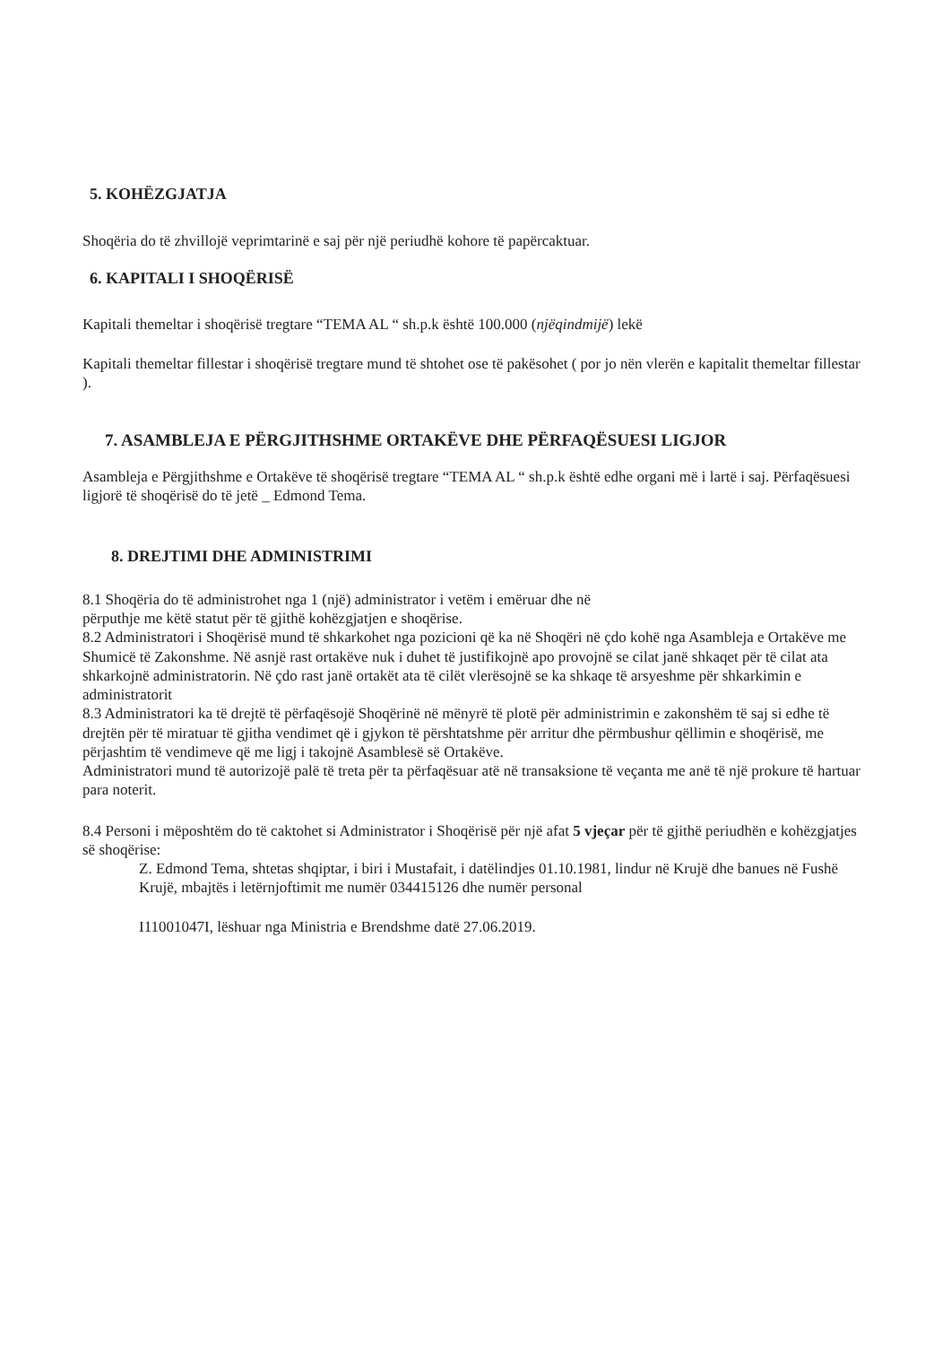5. KOHËZGJATJA
Shoqëria do të zhvillojë veprimtarinë e saj për një periudhë kohore të papërcaktuar.
6. KAPITALI I SHOQËRISË
Kapitali themeltar i shoqërisë tregtare “TEMA AL “ sh.p.k është 100.000 (njëqindmijë) lekë
Kapitali themeltar fillestar i shoqërisë tregtare mund të shtohet ose të pakësohet ( por jo nën vlerën e kapitalit themeltar fillestar ).
7. ASAMBLEJA E PËRGJITHSHME ORTAKËVE DHE PËRFAQËSUESI LIGJOR
Asambleja e Përgjithshme e Ortakëve të shoqërisë tregtare “TEMA AL “ sh.p.k është edhe organi më i lartë i saj. Përfaqësuesi ligjorë të shoqërisë do të jetë _ Edmond Tema.
8. DREJTIMI DHE ADMINISTRIMI
8.1 Shoqëria do të administrohet nga 1 (një) administrator i vetëm i emëruar dhe në
përputhje me këtë statut për të gjithë kohëzgjatjen e shoqërise.
8.2 Administratori i Shoqërisë mund të shkarkohet nga pozicioni që ka në Shoqëri në çdo kohë nga Asambleja e Ortakëve me Shumicë të Zakonshme. Në asnjë rast ortakëve nuk i duhet të justifikojnë apo provojnë se cilat janë shkaqet për të cilat ata shkarkojnë administratorin. Në çdo rast janë ortakët ata të cilët vlerësojnë se ka shkaqe të arsyeshme për shkarkimin e administratorit
8.3 Administratori ka të drejtë të përfaqësojë Shoqërinë në mënyrë të plotë për administrimin e zakonshëm të saj si edhe të drejtën për të miratuar të gjitha vendimet që i gjykon të përshtatshme për arritur dhe përmbushur qëllimin e shoqërisë, me përjashtim të vendimeve që me ligj i takojnë Asamblesë së Ortakëve.
Administratori mund të autorizojë palë të treta për ta përfaqësuar atë në transaksione të veçanta me anë të një prokure të hartuar para noterit.
8.4 Personi i mëposhtëm do të caktohet si Administrator i Shoqërisë për një afat 5 vjeçar për të gjithë periudhën e kohëzgjatjes së shoqërise:
Z. Edmond Tema, shtetas shqiptar, i biri i Mustafait, i datëlindjes 01.10.1981, lindur në Krujë dhe banues në Fushë Krujë, mbajtës i letërnjoftimit me numër 034415126 dhe numër personal
I11001047I, lëshuar nga Ministria e Brendshme datë 27.06.2019.